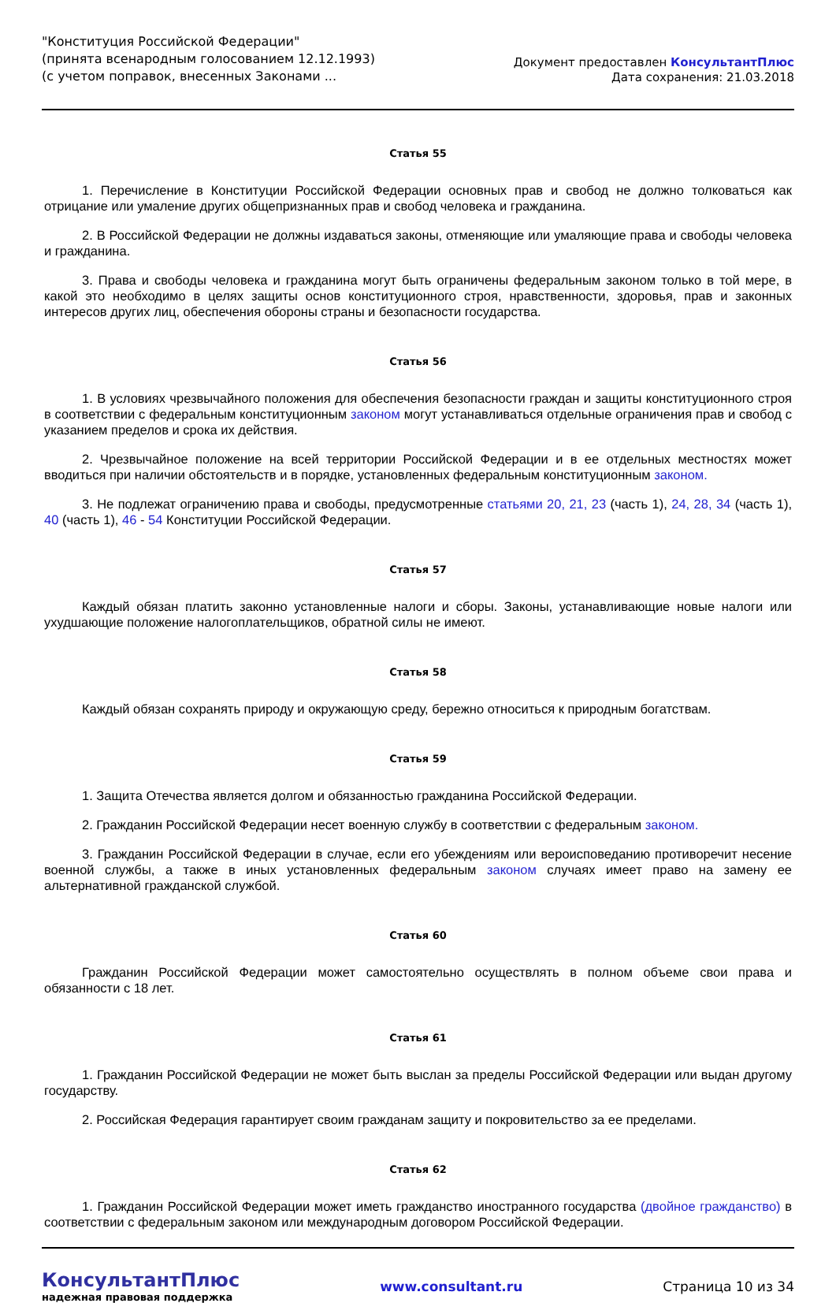"Конституция Российской Федерации"
(принята всенародным голосованием 12.12.1993)
(с учетом поправок, внесенных Законами ...
Документ предоставлен КонсультантПлюс
Дата сохранения: 21.03.2018
Статья 55
1. Перечисление в Конституции Российской Федерации основных прав и свобод не должно толковаться как отрицание или умаление других общепризнанных прав и свобод человека и гражданина.
2. В Российской Федерации не должны издаваться законы, отменяющие или умаляющие права и свободы человека и гражданина.
3. Права и свободы человека и гражданина могут быть ограничены федеральным законом только в той мере, в какой это необходимо в целях защиты основ конституционного строя, нравственности, здоровья, прав и законных интересов других лиц, обеспечения обороны страны и безопасности государства.
Статья 56
1. В условиях чрезвычайного положения для обеспечения безопасности граждан и защиты конституционного строя в соответствии с федеральным конституционным законом могут устанавливаться отдельные ограничения прав и свобод с указанием пределов и срока их действия.
2. Чрезвычайное положение на всей территории Российской Федерации и в ее отдельных местностях может вводиться при наличии обстоятельств и в порядке, установленных федеральным конституционным законом.
3. Не подлежат ограничению права и свободы, предусмотренные статьями 20, 21, 23 (часть 1), 24, 28, 34 (часть 1), 40 (часть 1), 46 - 54 Конституции Российской Федерации.
Статья 57
Каждый обязан платить законно установленные налоги и сборы. Законы, устанавливающие новые налоги или ухудшающие положение налогоплательщиков, обратной силы не имеют.
Статья 58
Каждый обязан сохранять природу и окружающую среду, бережно относиться к природным богатствам.
Статья 59
1. Защита Отечества является долгом и обязанностью гражданина Российской Федерации.
2. Гражданин Российской Федерации несет военную службу в соответствии с федеральным законом.
3. Гражданин Российской Федерации в случае, если его убеждениям или вероисповеданию противоречит несение военной службы, а также в иных установленных федеральным законом случаях имеет право на замену ее альтернативной гражданской службой.
Статья 60
Гражданин Российской Федерации может самостоятельно осуществлять в полном объеме свои права и обязанности с 18 лет.
Статья 61
1. Гражданин Российской Федерации не может быть выслан за пределы Российской Федерации или выдан другому государству.
2. Российская Федерация гарантирует своим гражданам защиту и покровительство за ее пределами.
Статья 62
1. Гражданин Российской Федерации может иметь гражданство иностранного государства (двойное гражданство) в соответствии с федеральным законом или международным договором Российской Федерации.
КонсультантПлюс
надежная правовая поддержка
www.consultant.ru Страница 10 из 34